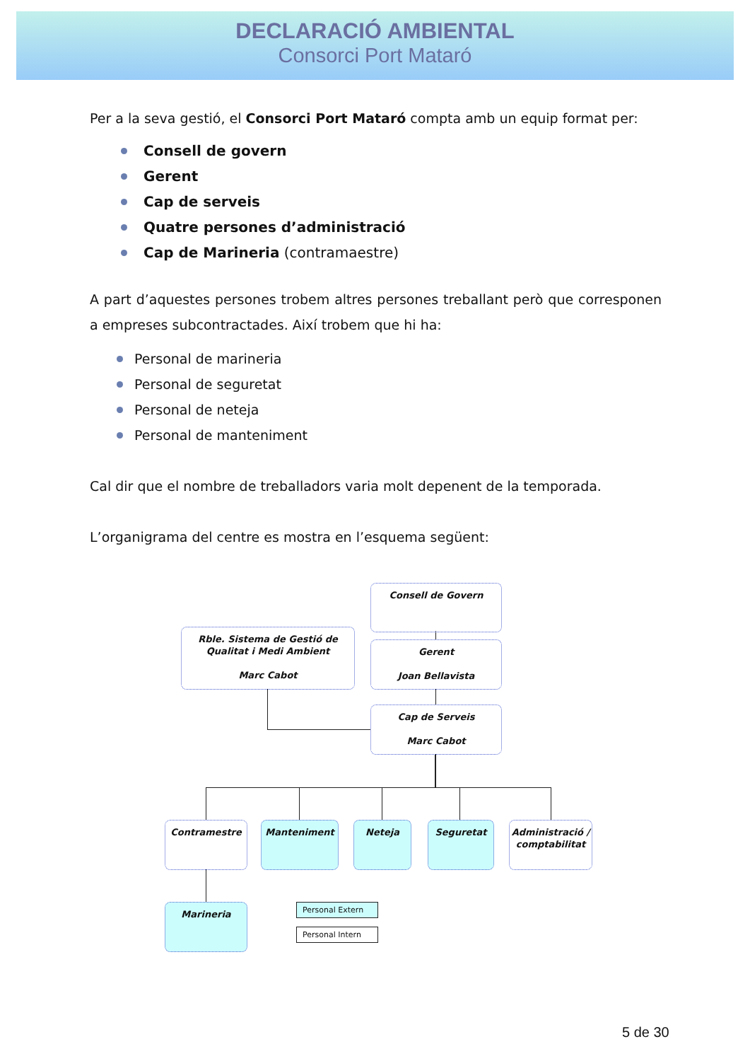DECLARACIÓ AMBIENTAL
Consorci Port Mataró
Per a la seva gestió, el Consorci Port Mataró compta amb un equip format per:
Consell de govern
Gerent
Cap de serveis
Quatre persones d’administració
Cap de Marineria (contramaestre)
A part d’aquestes persones trobem altres persones treballant però que corresponen a empreses subcontractades. Així trobem que hi ha:
Personal de marineria
Personal de seguretat
Personal de neteja
Personal de manteniment
Cal dir que el nombre de treballadors varia molt depenent de la temporada.
L’organigrama del centre es mostra en l’esquema següent:
Consell de Govern
Rble. Sistema de Gestió de Qualitat i Medi Ambient
Marc Cabot
Gerent
Joan Bellavista
Cap de Serveis
Marc Cabot
Contramestre Manteniment Neteja Seguretat
Administració / comptabilitat
Marineria Personal Extern
Personal Intern
5 de 30